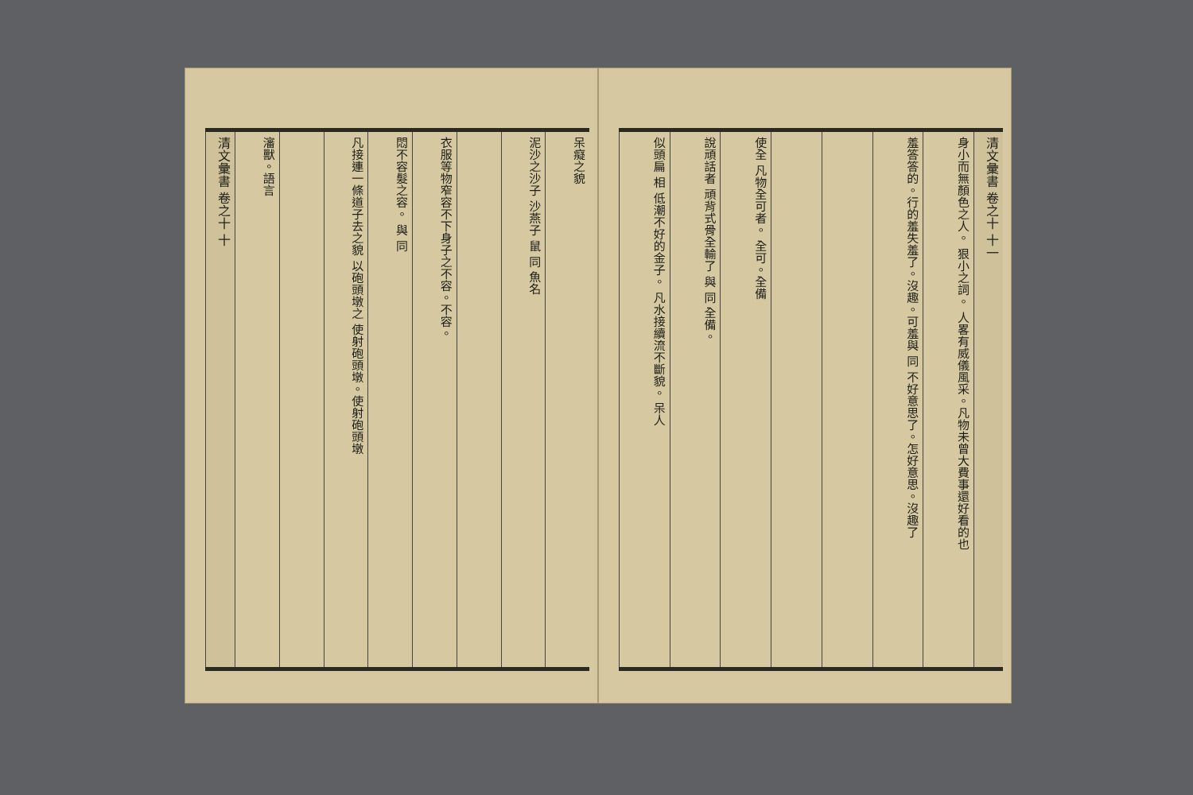呆癡之貌
泥沙之沙子 沙燕子 鼠 同 魚名
衣服等物窄容不下身子之不容。不容。
悶不容髮之容。 與 同
凡接連一條道子去之貌 以砲頭墩之 使射砲頭墩。使射砲頭墩
瀋獸。語言
清文彙書 卷之十 十
清文彙書 卷之十 十一
身小而無顏色之人。 狠小之詞。 人畧有威儀風采。凡物未曾大費事還好看的也
羞答答的。行的羞失羞了。沒趣。可羞與 同 不好意思了。怎好意思。沒趣了
使全 凡物全可者。 全可。全備
說頑話者 頑背式骨全輸了 與 同 全備。
似頭扁 相 低潮不好的金子。 凡水接續流不斷貌。 呆人